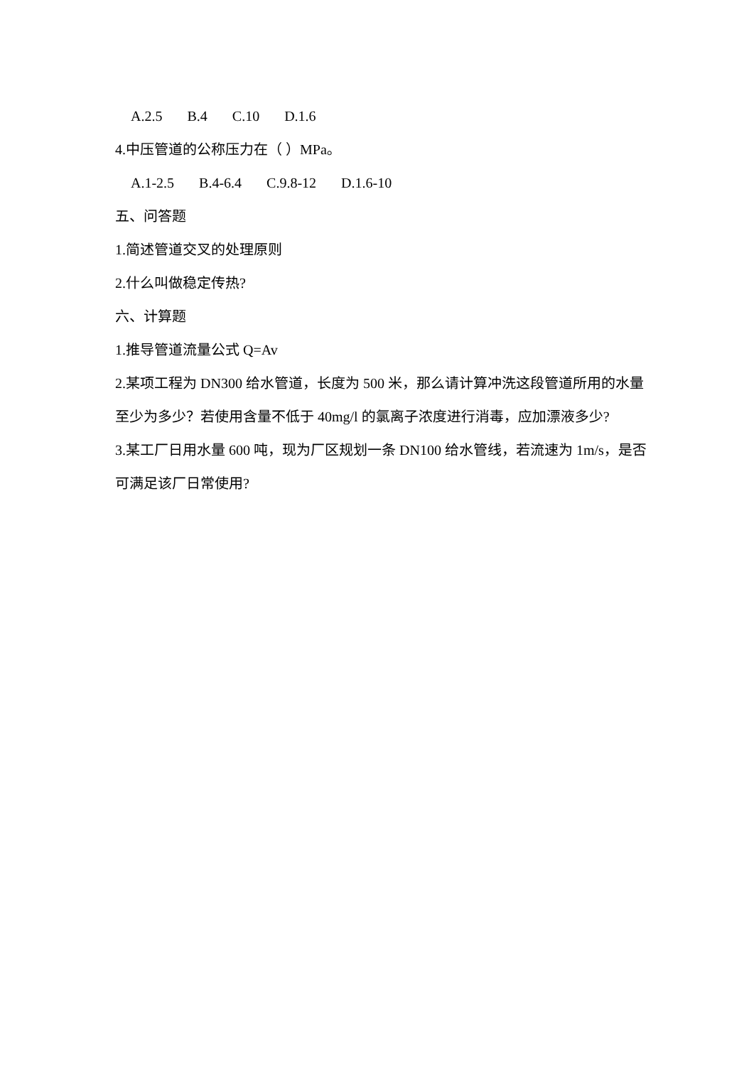A.2.5 B.4 C.10 D.1.6
4.中压管道的公称压力在（ ）MPa。
A.1-2.5 B.4-6.4 C.9.8-12 D.1.6-10
五、问答题
1.简述管道交叉的处理原则
2.什么叫做稳定传热?
六、计算题
1.推导管道流量公式 Q=Av
2.某项工程为 DN300 给水管道，长度为 500 米，那么请计算冲洗这段管道所用的水量至少为多少？若使用含量不低于 40mg/l 的氯离子浓度进行消毒，应加漂液多少?
3.某工厂日用水量 600 吨，现为厂区规划一条 DN100 给水管线，若流速为 1m/s，是否可满足该厂日常使用?